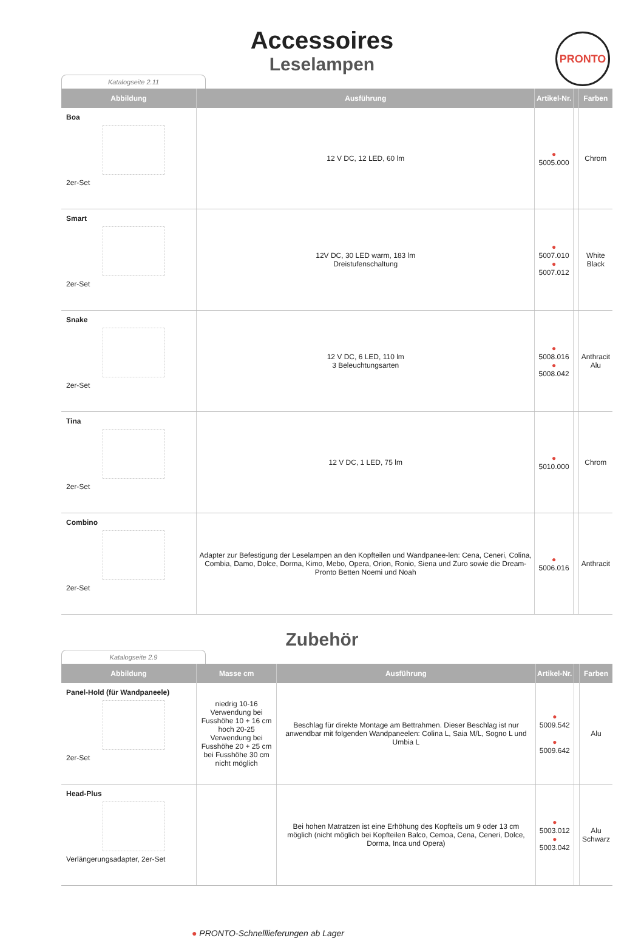PRONTO
Accessoires
Leselampen
Katalogseite 2.11
| Abbildung | Ausführung | Artikel-Nr. | | Farben |
| --- | --- | --- | --- | --- |
| Boa 2er-Set | 12 V DC, 12 LED, 60 lm | ● 5005.000 | | Chrom |
| Smart 2er-Set | 12V DC, 30 LED warm, 183 lm Dreistufenschaltung | ● 5007.010 ● 5007.012 | | White Black |
| Snake 2er-Set | 12 V DC, 6 LED, 110 lm 3 Beleuchtungsarten | ● 5008.016 ● 5008.042 | | Anthracit Alu |
| Tina 2er-Set | 12 V DC, 1 LED, 75 lm | ● 5010.000 | | Chrom |
| Combino 2er-Set | Adapter zur Befestigung der Leselampen an den Kopfteilen und Wandpanee-len: Cena, Ceneri, Colina, Combia, Damo, Dolce, Dorma, Kimo, Mebo, Opera, Orion, Ronio, Siena und Zuro sowie die Dream-Pronto Betten Noemi und Noah | ● 5006.016 | | Anthracit |
Zubehör
Katalogseite 2.9
| Abbildung | Masse cm | Ausführung | Artikel-Nr. | | Farben |
| --- | --- | --- | --- | --- | --- |
| Panel-Hold (für Wandpaneele) 2er-Set | niedrig 10-16 Verwendung bei Fusshöhe 10 + 16 cm hoch 20-25 Verwendung bei Fusshöhe 20 + 25 cm bei Fusshöhe 30 cm nicht möglich | Beschlag für direkte Montage am Bettrahmen. Dieser Beschlag ist nur anwendbar mit folgenden Wandpaneelen: Colina L, Saia M/L, Sogno L und Umbia L | ● 5009.542 ● 5009.642 | | Alu |
| Head-Plus Verlängerungsadapter, 2er-Set | | Bei hohen Matratzen ist eine Erhöhung des Kopfteils um 9 oder 13 cm möglich (nicht möglich bei Kopfteilen Balco, Cemoa, Cena, Ceneri, Dolce, Dorma, Inca und Opera) | ● 5003.012 ● 5003.042 | | Alu Schwarz |
● PRONTO-Schnelllieferungen ab Lager